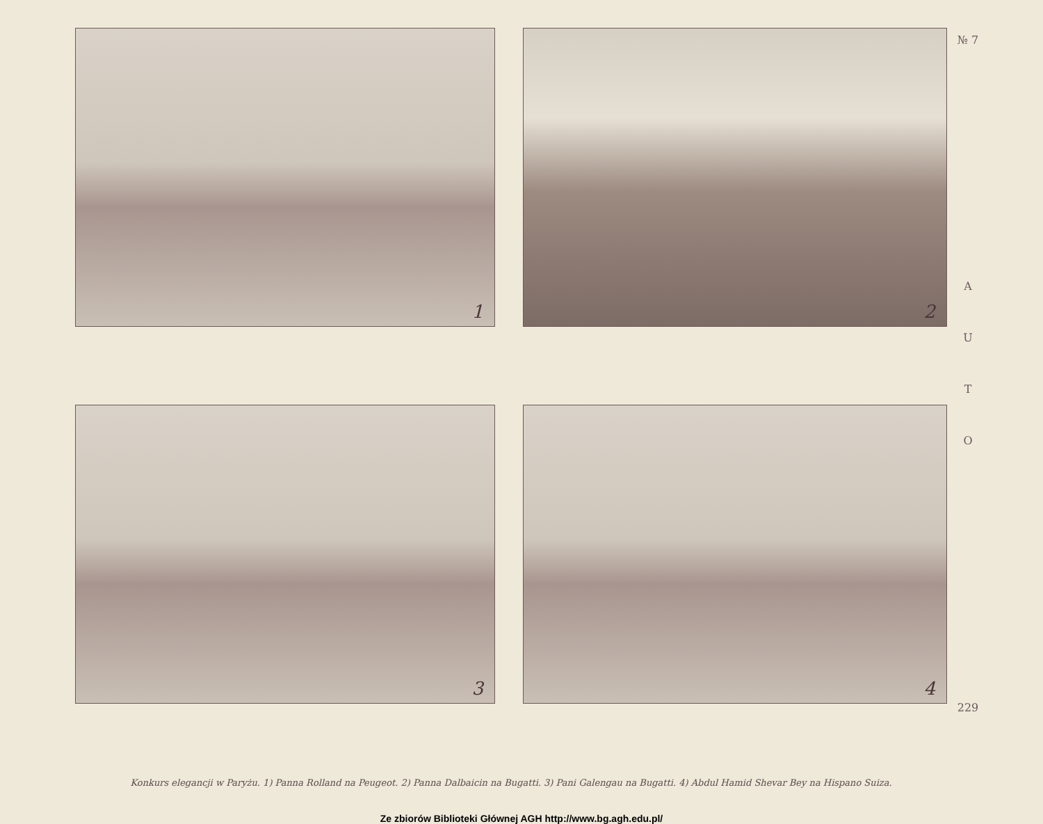1
2
3
4
№ 7
AUTO
229
Konkurs elegancji w Paryżu. 1) Panna Rolland na Peugeot. 2) Panna Dalbaicin na Bugatti. 3) Pani Galengau na Bugatti. 4) Abdul Hamid Shevar Bey na Hispano Suiza.
Ze zbiorów Biblioteki Głównej AGH http://www.bg.agh.edu.pl/